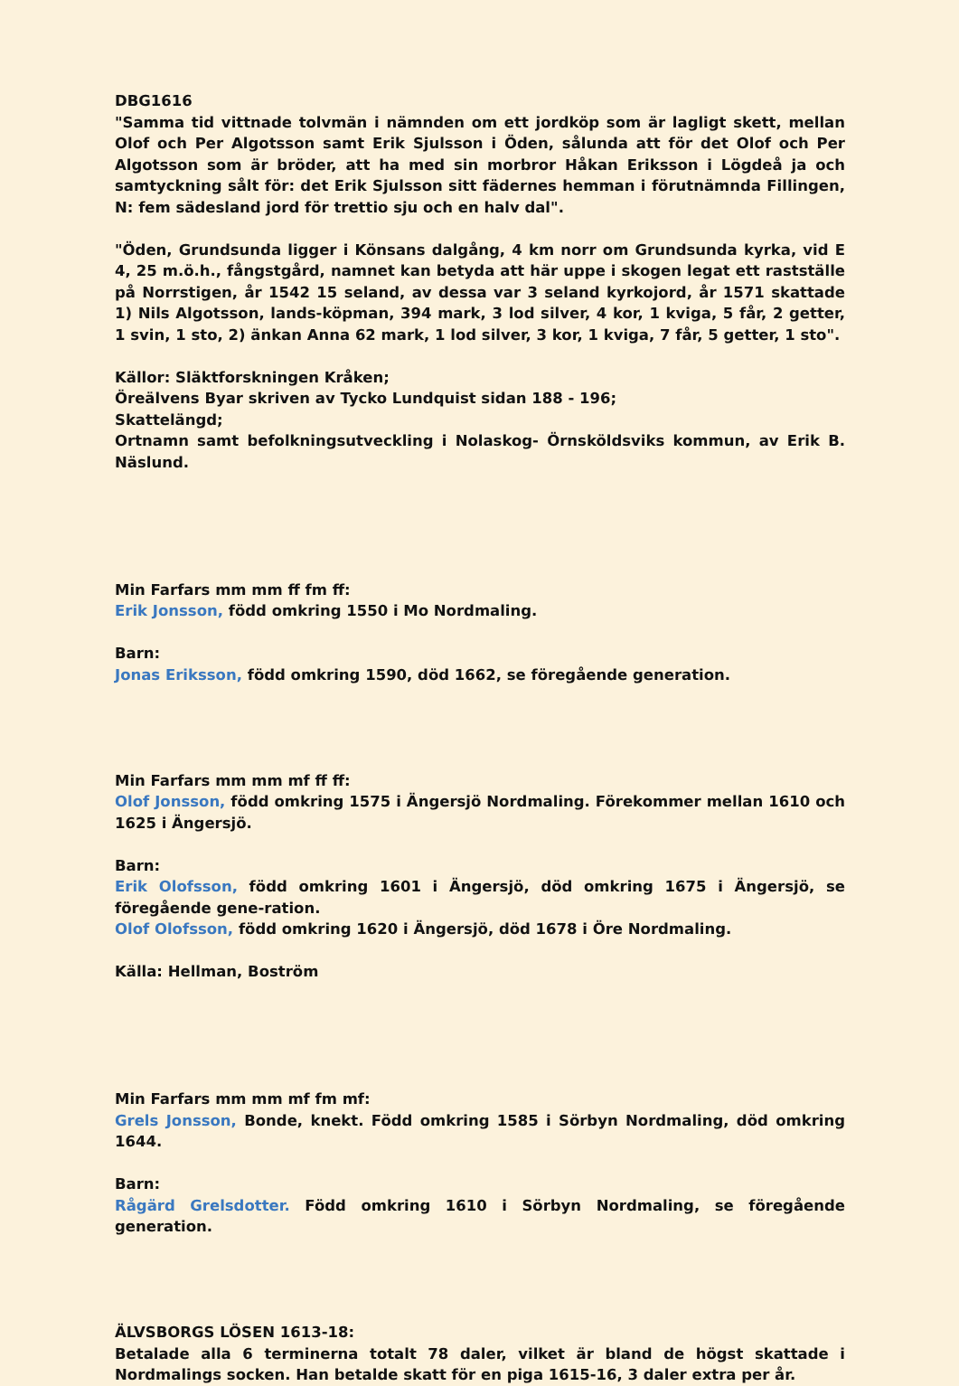DBG1616
"Samma tid vittnade tolvmän i nämnden om ett jordköp som är lagligt skett, mellan Olof och Per Algotsson samt Erik Sjulsson i Öden, sålunda att för det Olof och Per Algotsson som är bröder, att ha med sin morbror Håkan Eriksson i Lögdeå ja och samtyckning sålt för: det Erik Sjulsson sitt fädernes hemman i förutnämnda Fillingen, N: fem sädesland jord för trettio sju och en halv dal".
"Öden, Grundsunda ligger i Könsans dalgång, 4 km norr om Grundsunda kyrka, vid E 4, 25 m.ö.h., fångstgård, namnet kan betyda att här uppe i skogen legat ett rastställe på Norrstigen, år 1542 15 seland, av dessa var 3 seland kyrkojord, år 1571 skattade 1) Nils Algotsson, lands-köpman, 394 mark, 3 lod silver, 4 kor, 1 kviga, 5 får, 2 getter, 1 svin, 1 sto, 2) änkan Anna 62 mark, 1 lod silver, 3 kor, 1 kviga, 7 får, 5 getter, 1 sto".
Källor: Släktforskningen Kråken;
Öreälvens Byar skriven av Tycko Lundquist sidan 188 - 196;
Skattelängd;
Ortnamn samt befolkningsutveckling i Nolaskog- Örnsköldsviks kommun, av Erik B. Näslund.
Min Farfars mm mm ff fm ff:
Erik Jonsson, född omkring 1550 i Mo Nordmaling.
Barn:
Jonas Eriksson, född omkring 1590, död 1662, se föregående generation.
Min Farfars mm mm mf ff ff:
Olof Jonsson, född omkring 1575 i Ängersjö Nordmaling. Förekommer mellan 1610 och 1625 i Ängersjö.
Barn:
Erik Olofsson, född omkring 1601 i Ängersjö, död omkring 1675 i Ängersjö, se föregående gene-ration.
Olof Olofsson, född omkring 1620 i Ängersjö, död 1678 i Öre Nordmaling.
Källa: Hellman, Boström
Min Farfars mm mm mf fm mf:
Grels Jonsson, Bonde, knekt. Född omkring 1585 i Sörbyn Nordmaling, död omkring 1644.
Barn:
Rågärd Grelsdotter. Född omkring 1610 i Sörbyn Nordmaling, se föregående generation.
ÄLVSBORGS LÖSEN 1613-18:
Betalade alla 6 terminerna totalt 78 daler, vilket är bland de högst skattade i Nordmalings socken. Han betalde skatt för en piga 1615-16, 3 daler extra per år.